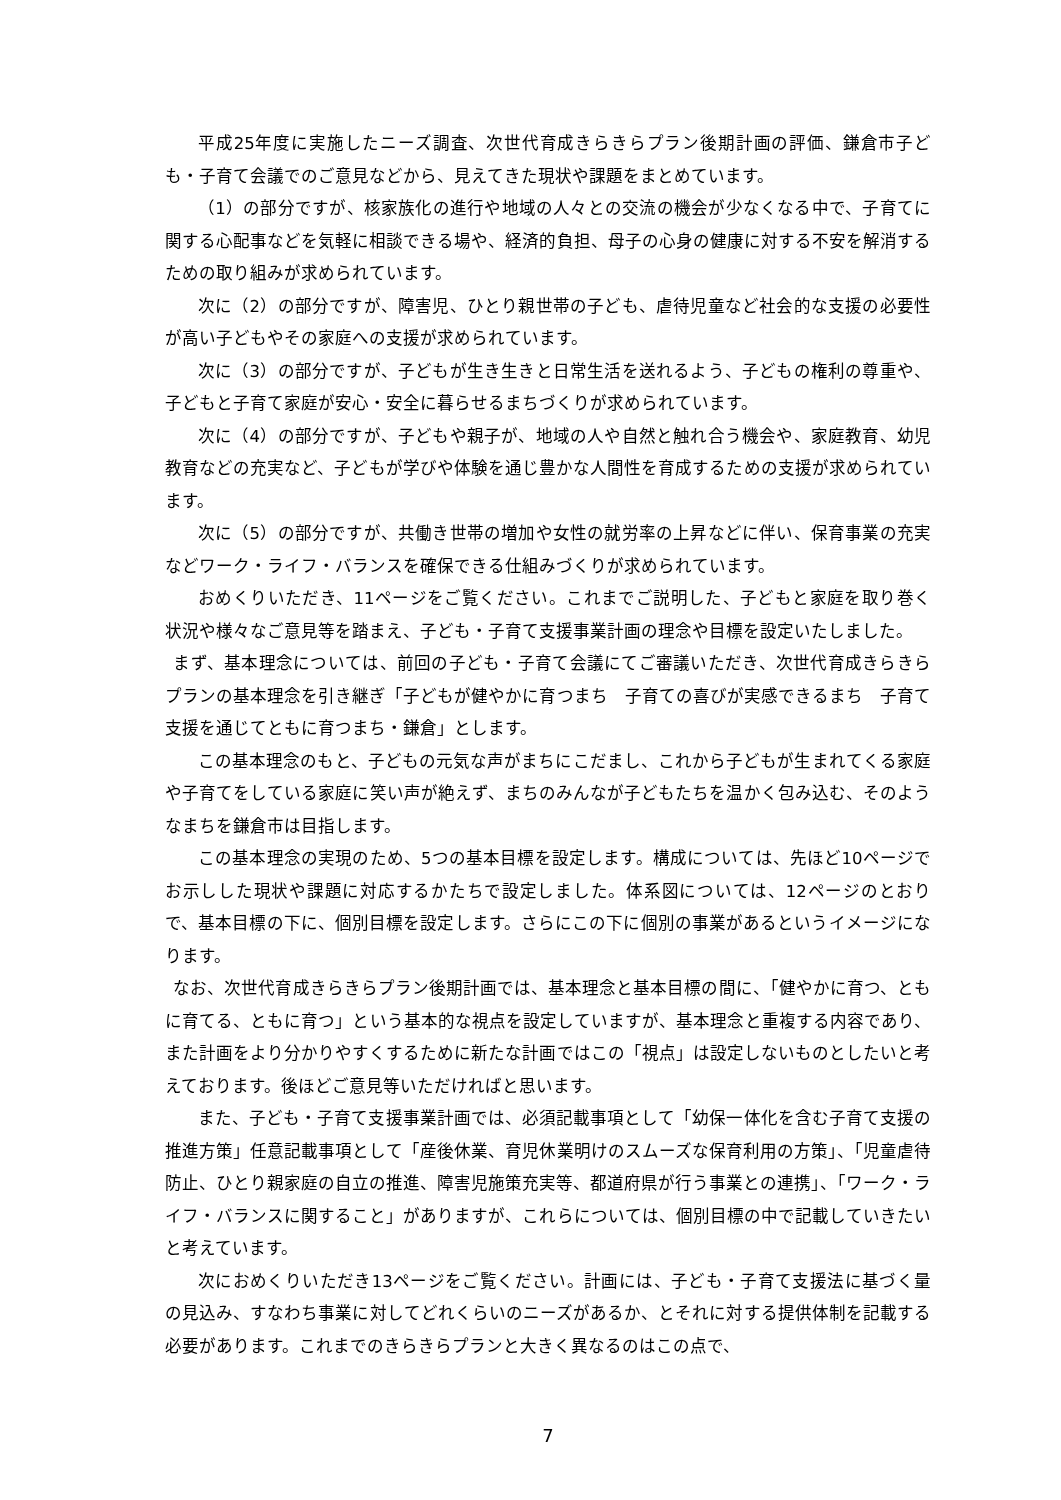平成25年度に実施したニーズ調査、次世代育成きらきらプラン後期計画の評価、鎌倉市子ども・子育て会議でのご意見などから、見えてきた現状や課題をまとめています。
（1）の部分ですが、核家族化の進行や地域の人々との交流の機会が少なくなる中で、子育てに関する心配事などを気軽に相談できる場や、経済的負担、母子の心身の健康に対する不安を解消するための取り組みが求められています。
次に（2）の部分ですが、障害児、ひとり親世帯の子ども、虐待児童など社会的な支援の必要性が高い子どもやその家庭への支援が求められています。
次に（3）の部分ですが、子どもが生き生きと日常生活を送れるよう、子どもの権利の尊重や、子どもと子育て家庭が安心・安全に暮らせるまちづくりが求められています。
次に（4）の部分ですが、子どもや親子が、地域の人や自然と触れ合う機会や、家庭教育、幼児教育などの充実など、子どもが学びや体験を通じ豊かな人間性を育成するための支援が求められています。
次に（5）の部分ですが、共働き世帯の増加や女性の就労率の上昇などに伴い、保育事業の充実などワーク・ライフ・バランスを確保できる仕組みづくりが求められています。
おめくりいただき、11ページをご覧ください。これまでご説明した、子どもと家庭を取り巻く状況や様々なご意見等を踏まえ、子ども・子育て支援事業計画の理念や目標を設定いたしました。
まず、基本理念については、前回の子ども・子育て会議にてご審議いただき、次世代育成きらきらプランの基本理念を引き継ぎ「子どもが健やかに育つまち　子育ての喜びが実感できるまち　子育て支援を通じてともに育つまち・鎌倉」とします。
この基本理念のもと、子どもの元気な声がまちにこだまし、これから子どもが生まれてくる家庭や子育てをしている家庭に笑い声が絶えず、まちのみんなが子どもたちを温かく包み込む、そのようなまちを鎌倉市は目指します。
この基本理念の実現のため、5つの基本目標を設定します。構成については、先ほど10ページでお示しした現状や課題に対応するかたちで設定しました。体系図については、12ページのとおりで、基本目標の下に、個別目標を設定します。さらにこの下に個別の事業があるというイメージになります。
なお、次世代育成きらきらプラン後期計画では、基本理念と基本目標の間に、「健やかに育つ、ともに育てる、ともに育つ」という基本的な視点を設定していますが、基本理念と重複する内容であり、また計画をより分かりやすくするために新たな計画ではこの「視点」は設定しないものとしたいと考えております。後ほどご意見等いただければと思います。
また、子ども・子育て支援事業計画では、必須記載事項として「幼保一体化を含む子育て支援の推進方策」任意記載事項として「産後休業、育児休業明けのスムーズな保育利用の方策」、「児童虐待防止、ひとり親家庭の自立の推進、障害児施策充実等、都道府県が行う事業との連携」、「ワーク・ライフ・バランスに関すること」がありますが、これらについては、個別目標の中で記載していきたいと考えています。
次におめくりいただき13ページをご覧ください。計画には、子ども・子育て支援法に基づく量の見込み、すなわち事業に対してどれくらいのニーズがあるか、とそれに対する提供体制を記載する必要があります。これまでのきらきらプランと大きく異なるのはこの点で、
7